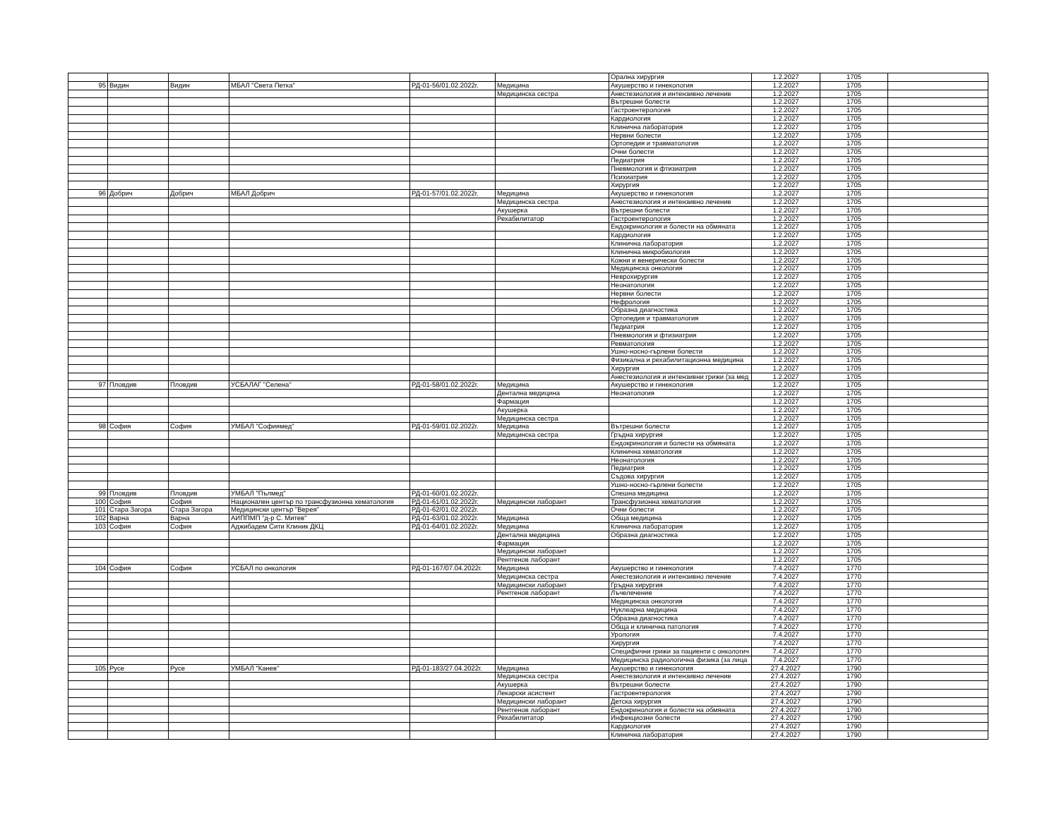| | | | | | | Орална хирургия | 1.2.2027 | 1705 | |
| 95 | Видин | Видин | МБАЛ "Света Петка" | РД-01-56/01.02.2022г. | Медицина | Акушерство и гинекология | 1.2.2027 | 1705 | |
| | | | | | Медицинска сестра | Анестезиология и интензивно лечение | 1.2.2027 | 1705 | |
| | | | | | | Вътрешни болести | 1.2.2027 | 1705 | |
| | | | | | | Гастроентерология | 1.2.2027 | 1705 | |
| | | | | | | Кардиология | 1.2.2027 | 1705 | |
| | | | | | | Клинична лаборатория | 1.2.2027 | 1705 | |
| | | | | | | Нервни болести | 1.2.2027 | 1705 | |
| | | | | | | Ортопедия и травматология | 1.2.2027 | 1705 | |
| | | | | | | Очни болести | 1.2.2027 | 1705 | |
| | | | | | | Педиатрия | 1.2.2027 | 1705 | |
| | | | | | | Пневмология и фтизиатрия | 1.2.2027 | 1705 | |
| | | | | | | Психиатрия | 1.2.2027 | 1705 | |
| | | | | | | Хирургия | 1.2.2027 | 1705 | |
| 96 | Добрич | Добрич | МБАЛ Добрич | РД-01-57/01.02.2022г. | Медицина | Акушерство и гинекология | 1.2.2027 | 1705 | |
| | | | | | Медицинска сестра | Анестезиология и интензивно лечение | 1.2.2027 | 1705 | |
| | | | | | Акушерка | Вътрешни болести | 1.2.2027 | 1705 | |
| | | | | | Рехабилитатор | Гастроентерология | 1.2.2027 | 1705 | |
| | | | | | | Ендокринология и болести на обмяната | 1.2.2027 | 1705 | |
| | | | | | | Кардиология | 1.2.2027 | 1705 | |
| | | | | | | Клинична лаборатория | 1.2.2027 | 1705 | |
| | | | | | | Клинична микробиология | 1.2.2027 | 1705 | |
| | | | | | | Кожни и венерически болести | 1.2.2027 | 1705 | |
| | | | | | | Медицинска онкология | 1.2.2027 | 1705 | |
| | | | | | | Неврохирургия | 1.2.2027 | 1705 | |
| | | | | | | Неонатология | 1.2.2027 | 1705 | |
| | | | | | | Нервни болести | 1.2.2027 | 1705 | |
| | | | | | | Нефрология | 1.2.2027 | 1705 | |
| | | | | | | Образна диагностика | 1.2.2027 | 1705 | |
| | | | | | | Ортопедия и травматология | 1.2.2027 | 1705 | |
| | | | | | | Педиатрия | 1.2.2027 | 1705 | |
| | | | | | | Пневмология и фтизиатрия | 1.2.2027 | 1705 | |
| | | | | | | Ревматология | 1.2.2027 | 1705 | |
| | | | | | | Ушно-носно-гърлени болести | 1.2.2027 | 1705 | |
| | | | | | | Физикална и рехабилитационна медицина | 1.2.2027 | 1705 | |
| | | | | | | Хирургия | 1.2.2027 | 1705 | |
| | | | | | | Анестезиология и интензивни грижи (за мед | 1.2.2027 | 1705 | |
| 97 | Пловдив | Пловдив | УСБАЛАГ "Селена" | РД-01-58/01.02.2022г. | Медицина | Акушерство и гинекология | 1.2.2027 | 1705 | |
| | | | | | Дентална медицина | Неонатология | 1.2.2027 | 1705 | |
| | | | | | Фармация | | 1.2.2027 | 1705 | |
| | | | | | Акушерка | | 1.2.2027 | 1705 | |
| | | | | | Медицинска сестра | | 1.2.2027 | 1705 | |
| 98 | София | София | УМБАЛ "Софиямед" | РД-01-59/01.02.2022г. | Медицина | Вътрешни болести | 1.2.2027 | 1705 | |
| | | | | | Медицинска сестра | Гръдна хирургия | 1.2.2027 | 1705 | |
| | | | | | | Ендокринология и болести на обмяната | 1.2.2027 | 1705 | |
| | | | | | | Клинична хематология | 1.2.2027 | 1705 | |
| | | | | | | Неонатология | 1.2.2027 | 1705 | |
| | | | | | | Педиатрия | 1.2.2027 | 1705 | |
| | | | | | | Съдова хирургия | 1.2.2027 | 1705 | |
| | | | | | | Ушно-носно-гърлени болести | 1.2.2027 | 1705 | |
| 99 | Пловдив | Пловдив | УМБАЛ "Пълмед" | РД-01-60/01.02.2022г. | | Спешна медицина | 1.2.2027 | 1705 | |
| 100 | София | София | Национален център по трансфузионна хематология | РД-01-61/01.02.2022г. | Медицински лаборант | Трансфузионна хематология | 1.2.2027 | 1705 | |
| 101 | Стара Загора | Стара Загора | Медицински център "Верея" | РД-01-62/01.02.2022г. | | Очни болести | 1.2.2027 | 1705 | |
| 102 | Варна | Варна | АИППМП "д-р С. Митев" | РД-01-63/01.02.2022г. | Медицина | Обща медицина | 1.2.2027 | 1705 | |
| 103 | София | София | Аджибадем Сити Клиник ДКЦ | РД-01-64/01.02.2022г. | Медицина | Клинична лаборатория | 1.2.2027 | 1705 | |
| | | | | | Дентална медицина | Образна диагностика | 1.2.2027 | 1705 | |
| | | | | | Фармация | | 1.2.2027 | 1705 | |
| | | | | | Медицински лаборант | | 1.2.2027 | 1705 | |
| | | | | | Рентгенов лаборант | | 1.2.2027 | 1705 | |
| 104 | София | София | УСБАЛ по онкология | РД-01-167/07.04.2022г. | Медицина | Акушерство и гинекология | 7.4.2027 | 1770 | |
| | | | | | Медицинска сестра | Анестезиология и интензивно лечение | 7.4.2027 | 1770 | |
| | | | | | Медицински лаборант | Гръдна хирургия | 7.4.2027 | 1770 | |
| | | | | | Рентгенов лаборант | Лъчелечение | 7.4.2027 | 1770 | |
| | | | | | | Медицинска онкология | 7.4.2027 | 1770 | |
| | | | | | | Нуклеарна медицина | 7.4.2027 | 1770 | |
| | | | | | | Образна диагностика | 7.4.2027 | 1770 | |
| | | | | | | Обща и клинична патология | 7.4.2027 | 1770 | |
| | | | | | | Урология | 7.4.2027 | 1770 | |
| | | | | | | Хирургия | 7.4.2027 | 1770 | |
| | | | | | | Специфични грижи за пациенти с онкологич | 7.4.2027 | 1770 | |
| | | | | | | Медицинска радиологична физика (за лица | 7.4.2027 | 1770 | |
| 105 | Русе | Русе | УМБАЛ "Канев" | РД-01-183/27.04.2022г. | Медицина | Акушерство и гинекология | 27.4.2027 | 1790 | |
| | | | | | Медицинска сестра | Анестезиология и интензивно лечение | 27.4.2027 | 1790 | |
| | | | | | Акушерка | Вътрешни болести | 27.4.2027 | 1790 | |
| | | | | | Лекарски асистент | Гастроентерология | 27.4.2027 | 1790 | |
| | | | | | Медицински лаборант | Детска хирургия | 27.4.2027 | 1790 | |
| | | | | | Рентгенов лаборант | Ендокринология и болести на обмяната | 27.4.2027 | 1790 | |
| | | | | | Рехабилитатор | Инфекциозни болести | 27.4.2027 | 1790 | |
| | | | | | | Кардиология | 27.4.2027 | 1790 | |
| | | | | | | Клинична лаборатория | 27.4.2027 | 1790 | |